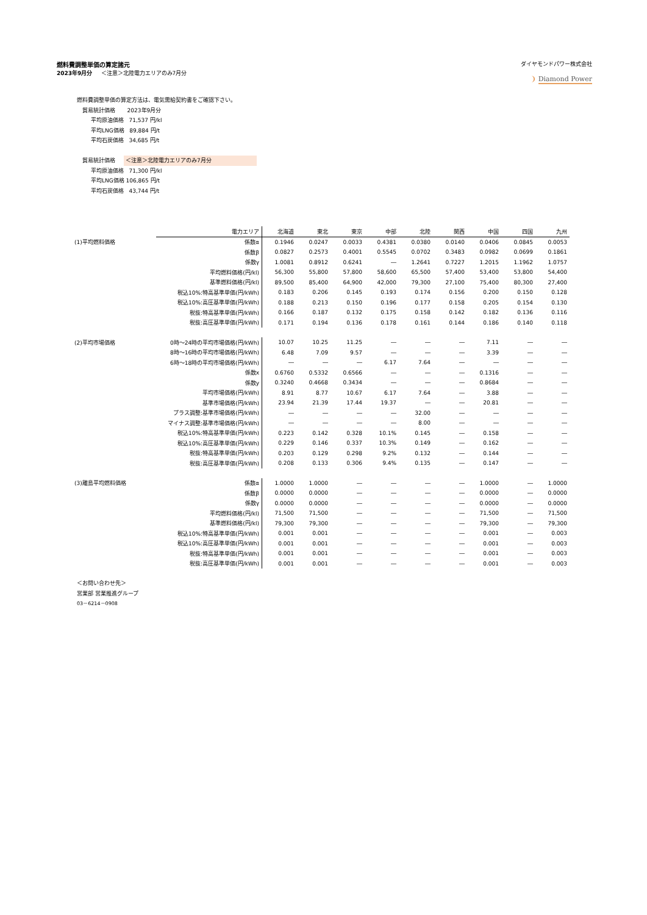燃料費調整単価の算定諸元
2023年9月分 ＜注意＞北陸電力エリアのみ7月分
ダイヤモンドパワー株式会社
❩ Diamond Power
燃料費調整単価の算定方法は、電気需給契約書をご確認下さい。
貿易統計価格 2023年9月分
平均原油価格 71,537 円/kl
平均LNG価格 89,884 円/t
平均石炭価格 34,685 円/t
貿易統計価格 ＜注意＞北陸電力エリアのみ7月分
平均原油価格 71,300 円/kl
平均LNG価格 106,865 円/t
平均石炭価格 43,744 円/t
| | 電力エリア | 北海道 | 東北 | 東京 | 中部 | 北陸 | 関西 | 中国 | 四国 | 九州 |
| (1)平均燃料価格 | 係数α | 0.1946 | 0.0247 | 0.0033 | 0.4381 | 0.0380 | 0.0140 | 0.0406 | 0.0845 | 0.0053 |
| | 係数β | 0.0827 | 0.2573 | 0.4001 | 0.5545 | 0.0702 | 0.3483 | 0.0982 | 0.0699 | 0.1861 |
| | 係数γ | 1.0081 | 0.8912 | 0.6241 | ― | 1.2641 | 0.7227 | 1.2015 | 1.1962 | 1.0757 |
| | 平均燃料価格(円/kl) | 56,300 | 55,800 | 57,800 | 58,600 | 65,500 | 57,400 | 53,400 | 53,800 | 54,400 |
| | 基準燃料価格(円/kl) | 89,500 | 85,400 | 64,900 | 42,000 | 79,300 | 27,100 | 75,400 | 80,300 | 27,400 |
| | 税込10%:特高基準単価(円/kWh) | 0.183 | 0.206 | 0.145 | 0.193 | 0.174 | 0.156 | 0.200 | 0.150 | 0.128 |
| | 税込10%:高圧基準単価(円/kWh) | 0.188 | 0.213 | 0.150 | 0.196 | 0.177 | 0.158 | 0.205 | 0.154 | 0.130 |
| | 税抜:特高基準単価(円/kWh) | 0.166 | 0.187 | 0.132 | 0.175 | 0.158 | 0.142 | 0.182 | 0.136 | 0.116 |
| | 税抜:高圧基準単価(円/kWh) | 0.171 | 0.194 | 0.136 | 0.178 | 0.161 | 0.144 | 0.186 | 0.140 | 0.118 |
| (2)平均市場価格 | 0時～24時の平均市場価格(円/kWh) | 10.07 | 10.25 | 11.25 | ― | ― | ― | 7.11 | ― | ― |
| | 8時～16時の平均市場価格(円/kWh) | 6.48 | 7.09 | 9.57 | ― | ― | ― | 3.39 | ― | ― |
| | 6時～18時の平均市場価格(円/kWh) | ― | ― | ― | 6.17 | 7.64 | ― | ― | ― | ― |
| | 係数x | 0.6760 | 0.5332 | 0.6566 | ― | ― | ― | 0.1316 | ― | ― |
| | 係数y | 0.3240 | 0.4668 | 0.3434 | ― | ― | ― | 0.8684 | ― | ― |
| | 平均市場価格(円/kWh) | 8.91 | 8.77 | 10.67 | 6.17 | 7.64 | ― | 3.88 | ― | ― |
| | 基準市場価格(円/kWh) | 23.94 | 21.39 | 17.44 | 19.37 | ― | ― | 20.81 | ― | ― |
| | プラス調整:基準市場価格(円/kWh) | ― | ― | ― | ― | 32.00 | ― | ― | ― | ― |
| | マイナス調整:基準市場価格(円/kWh) | ― | ― | ― | ― | 8.00 | ― | ― | ― | ― |
| | 税込10%:特高基準単価(円/kWh) | 0.223 | 0.142 | 0.328 | 10.1% | 0.145 | ― | 0.158 | ― | ― |
| | 税込10%:高圧基準単価(円/kWh) | 0.229 | 0.146 | 0.337 | 10.3% | 0.149 | ― | 0.162 | ― | ― |
| | 税抜:特高基準単価(円/kWh) | 0.203 | 0.129 | 0.298 | 9.2% | 0.132 | ― | 0.144 | ― | ― |
| | 税抜:高圧基準単価(円/kWh) | 0.208 | 0.133 | 0.306 | 9.4% | 0.135 | ― | 0.147 | ― | ― |
| (3)離島平均燃料価格 | 係数α | 1.0000 | 1.0000 | ― | ― | ― | ― | 1.0000 | ― | 1.0000 |
| | 係数β | 0.0000 | 0.0000 | ― | ― | ― | ― | 0.0000 | ― | 0.0000 |
| | 係数γ | 0.0000 | 0.0000 | ― | ― | ― | ― | 0.0000 | ― | 0.0000 |
| | 平均燃料価格(円/kl) | 71,500 | 71,500 | ― | ― | ― | ― | 71,500 | ― | 71,500 |
| | 基準燃料価格(円/kl) | 79,300 | 79,300 | ― | ― | ― | ― | 79,300 | ― | 79,300 |
| | 税込10%:特高基準単価(円/kWh) | 0.001 | 0.001 | ― | ― | ― | ― | 0.001 | ― | 0.003 |
| | 税込10%:高圧基準単価(円/kWh) | 0.001 | 0.001 | ― | ― | ― | ― | 0.001 | ― | 0.003 |
| | 税抜:特高基準単価(円/kWh) | 0.001 | 0.001 | ― | ― | ― | ― | 0.001 | ― | 0.003 |
| | 税抜:高圧基準単価(円/kWh) | 0.001 | 0.001 | ― | ― | ― | ― | 0.001 | ― | 0.003 |
＜お問い合わせ先＞
営業部 営業推進グループ
03－6214－0908